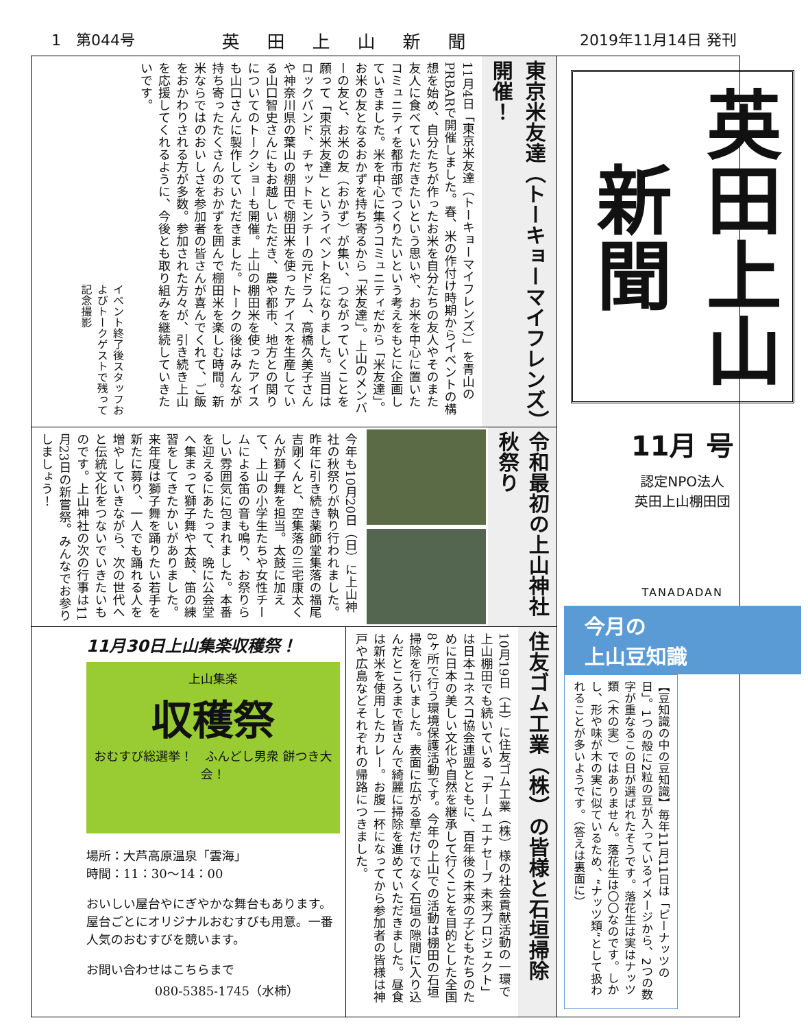1　第044号 英田上山新聞 2019年11月14日 発刊
東京米友達（トーキョーマイフレンズ）開催！
11月4日「東京米友達（トーキョーマイフレンズ）」を青山のPRBARで開催しました。春、米の作付け時期からイベントの構想を始め、自分たちが作ったお米を自分たちの友人やそのまた友人に食べていただきたいという思いや、お米を中心に置いたコミュニティを都市部でつくりたいという考えをもとに企画していきました。米を中心に集うコミュニティだから「米友達」。お米の友となるおかずを持ち寄るから「米友達」。上山のメンバーの友と、お米の友（おかず）が集い、つながっていくことを願って「東京米友達」というイベント名になりました。当日はロックバンド、チャットモンチーの元ドラム、高橋久美子さんや神奈川県の葉山の棚田で棚田米を使ったアイスを生産している山口智史さんにもお越しいただき、農や都市、地方との関りについてのトークショーも開催。上山の棚田米を使ったアイスも山口さんに製作していただきました。トークの後はみんなが持ち寄ったたくさんのおかずを囲んで棚田米を楽しむ時間。新米ならではのおいしさを参加者の皆さんが喜んでくれて、ご飯をおかわりされる方が多数。参加された方々が、引き続き上山を応援してくれるように、今後とも取り組みを継続していきたいです。
イベント終了後スタッフおよびトークゲストで残って記念撮影
令和最初の上山神社秋祭り
今年も10月20日（日）に上山神社の秋祭りが執り行われました。昨年に引き続き薬師堂集落の福尾吉剛くんと、空集落の三宅康太くんが獅子舞を担当。太鼓に加えて、上山の小学生たちや女性チームによる笛の音も鳴り、お祭りらしい雰囲気に包まれました。本番を迎えるにあたって、晩に公会堂へ集まって獅子舞や太鼓、笛の練習をしてきたかいがありました。来年度は獅子舞を踊りたい若手を新たに募り、一人でも踊れる人を増やしていきながら、次の世代へと伝統文化をつないでいきたいものです。上山神社の次の行事は11月23日の新嘗祭。みんなでお参りしましょう！
住友ゴム工業（株）の皆様と石垣掃除
10月19日（土）に住友ゴム工業（株）様の社会貢献活動の一環で上山棚田でも続いている「チーム エナセーブ 未来プロジェクト」は日本ユネスコ協会連盟とともに、百年後の未来の子どもたちのために日本の美しい文化や自然を継承して行くことを目的とした全国8ヶ所で行う環境保護活動です。今年の上山での活動は棚田の石垣掃除を行いました。表面に広がる草だけでなく石垣の隙間に入り込んだところまで皆さんで綺麗に掃除を進めていただきました。昼食は新米を使用したカレー。お腹一杯になってから参加者の皆様は神戸や広島などそれぞれの帰路につきました。
11月30日上山集楽収穫祭！
上山集楽
収穫祭
おむすび総選挙！　ふんどし男衆 餅つき大会！
場所：大芦高原温泉「雲海」
時間：11：30〜14：00
おいしい屋台やにぎやかな舞台もあります。屋台ごとにオリジナルおむすびも用意。一番人気のおむすびを競います。
お問い合わせはこちらまで
080-5385-1745（水柿）
英田上山新聞
11月 号
認定NPO法人
英田上山棚田団
TANADADAN
今月の
上山豆知識
【豆知識の中の豆知識】毎年11月11日は「ピーナッツの日」。1つの殻に2粒の豆が入っているイメージから、2つの数字が重なるこの日が選ばれたそうです。落花生は実はナッツ類（木の実）ではありません。落花生は〇〇なのです。しかし、形や味が木の実に似ているため、“ナッツ類”として扱われることが多いようです。（答えは裏面に）